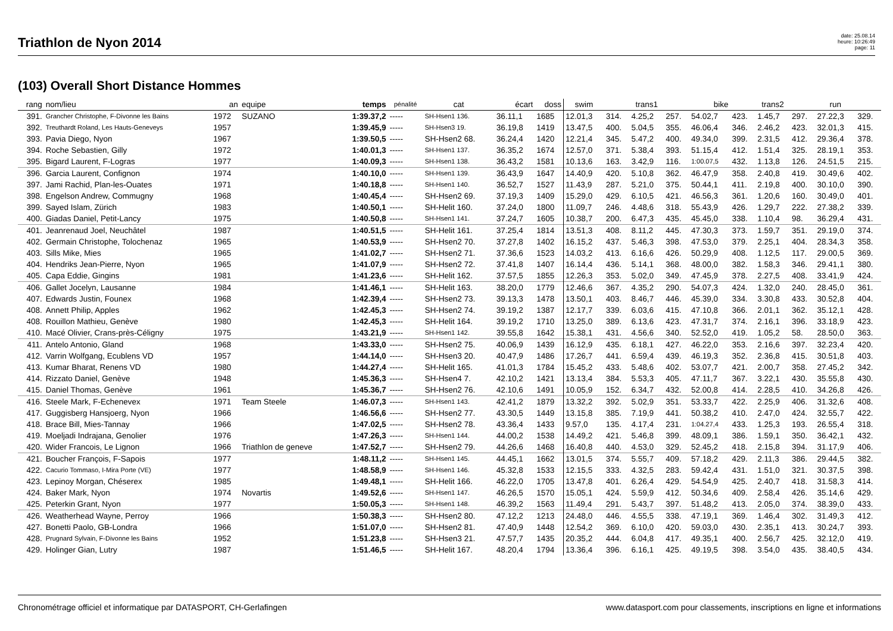Triathlon de Nyon 2014
date: 25.08.14
heure: 10:26:49
page: 11
(103) Overall Short Distance Hommes
| rang | nom/lieu | an | equipe | temps | pénalité | cat | écart | doss | swim | | trans1 | | bike | | trans2 | | run | |
| --- | --- | --- | --- | --- | --- | --- | --- | --- | --- | --- | --- | --- | --- | --- | --- | --- | --- | --- |
| 391. | Grancher Christophe, F-Divonne les Bains | 1972 | SUZANO | 1:39.37,2 | ----- | SH-Hsen1 136. | 36.11,1 | 1685 | 12.01,3 | 314. | 4.25,2 | 257. | 54.02,7 | 423. | 1.45,7 | 297. | 27.22,3 | 329. |
| 392. | Treuthardt Roland, Les Hauts-Geneveys | 1957 | | 1:39.45,9 | ----- | SH-Hsen3 19. | 36.19,8 | 1419 | 13.47,5 | 400. | 5.04,5 | 355. | 46.06,4 | 346. | 2.46,2 | 423. | 32.01,3 | 415. |
| 393. | Pavia Diego, Nyon | 1967 | | 1:39.50,5 | ----- | SH-Hsen2 68. | 36.24,4 | 1420 | 12.21,4 | 345. | 5.47,2 | 400. | 49.34,0 | 399. | 2.31,5 | 412. | 29.36,4 | 378. |
| 394. | Roche Sebastien, Gilly | 1972 | | 1:40.01,3 | ----- | SH-Hsen1 137. | 36.35,2 | 1674 | 12.57,0 | 371. | 5.38,4 | 393. | 51.15,4 | 412. | 1.51,4 | 325. | 28.19,1 | 353. |
| 395. | Bigard Laurent, F-Logras | 1977 | | 1:40.09,3 | ----- | SH-Hsen1 138. | 36.43,2 | 1581 | 10.13,6 | 163. | 3.42,9 | 116. | 1:00.07,5 | 432. | 1.13,8 | 126. | 24.51,5 | 215. |
| 396. | Garcia Laurent, Confignon | 1974 | | 1:40.10,0 | ----- | SH-Hsen1 139. | 36.43,9 | 1647 | 14.40,9 | 420. | 5.10,8 | 362. | 46.47,9 | 358. | 2.40,8 | 419. | 30.49,6 | 402. |
| 397. | Jami Rachid, Plan-les-Ouates | 1971 | | 1:40.18,8 | ----- | SH-Hsen1 140. | 36.52,7 | 1527 | 11.43,9 | 287. | 5.21,0 | 375. | 50.44,1 | 411. | 2.19,8 | 400. | 30.10,0 | 390. |
| 398. | Engelson Andrew, Commugny | 1968 | | 1:40.45,4 | ----- | SH-Hsen2 69. | 37.19,3 | 1409 | 15.29,0 | 429. | 6.10,5 | 421. | 46.56,3 | 361. | 1.20,6 | 160. | 30.49,0 | 401. |
| 399. | Sayed Islam, Zürich | 1983 | | 1:40.50,1 | ----- | SH-Helit 160. | 37.24,0 | 1800 | 11.09,7 | 246. | 4.48,6 | 318. | 55.43,9 | 426. | 1.29,7 | 222. | 27.38,2 | 339. |
| 400. | Giadas Daniel, Petit-Lancy | 1975 | | 1:40.50,8 | ----- | SH-Hsen1 141. | 37.24,7 | 1605 | 10.38,7 | 200. | 6.47,3 | 435. | 45.45,0 | 338. | 1.10,4 | 98. | 36.29,4 | 431. |
| 401. | Jeanrenaud Joel, Neuchâtel | 1987 | | 1:40.51,5 | ----- | SH-Helit 161. | 37.25,4 | 1814 | 13.51,3 | 408. | 8.11,2 | 445. | 47.30,3 | 373. | 1.59,7 | 351. | 29.19,0 | 374. |
| 402. | Germain Christophe, Tolochenaz | 1965 | | 1:40.53,9 | ----- | SH-Hsen2 70. | 37.27,8 | 1402 | 16.15,2 | 437. | 5.46,3 | 398. | 47.53,0 | 379. | 2.25,1 | 404. | 28.34,3 | 358. |
| 403. | Sills Mike, Mies | 1965 | | 1:41.02,7 | ----- | SH-Hsen2 71. | 37.36,6 | 1523 | 14.03,2 | 413. | 6.16,6 | 426. | 50.29,9 | 408. | 1.12,5 | 117. | 29.00,5 | 369. |
| 404. | Hendriks Jean-Pierre, Nyon | 1965 | | 1:41.07,9 | ----- | SH-Hsen2 72. | 37.41,8 | 1407 | 16.14,4 | 436. | 5.14,1 | 368. | 48.00,0 | 382. | 1.58,3 | 346. | 29.41,1 | 380. |
| 405. | Capa Eddie, Gingins | 1981 | | 1:41.23,6 | ----- | SH-Helit 162. | 37.57,5 | 1855 | 12.26,3 | 353. | 5.02,0 | 349. | 47.45,9 | 378. | 2.27,5 | 408. | 33.41,9 | 424. |
| 406. | Gallet Jocelyn, Lausanne | 1984 | | 1:41.46,1 | ----- | SH-Helit 163. | 38.20,0 | 1779 | 12.46,6 | 367. | 4.35,2 | 290. | 54.07,3 | 424. | 1.32,0 | 240. | 28.45,0 | 361. |
| 407. | Edwards Justin, Founex | 1968 | | 1:42.39,4 | ----- | SH-Hsen2 73. | 39.13,3 | 1478 | 13.50,1 | 403. | 8.46,7 | 446. | 45.39,0 | 334. | 3.30,8 | 433. | 30.52,8 | 404. |
| 408. | Annett Philip, Apples | 1962 | | 1:42.45,3 | ----- | SH-Hsen2 74. | 39.19,2 | 1387 | 12.17,7 | 339. | 6.03,6 | 415. | 47.10,8 | 366. | 2.01,1 | 362. | 35.12,1 | 428. |
| 408. | Rouillon Mathieu, Genève | 1980 | | 1:42.45,3 | ----- | SH-Helit 164. | 39.19,2 | 1710 | 13.25,0 | 389. | 6.13,6 | 423. | 47.31,7 | 374. | 2.16,1 | 396. | 33.18,9 | 423. |
| 410. | Macé Olivier, Crans-près-Céligny | 1975 | | 1:43.21,9 | ----- | SH-Hsen1 142. | 39.55,8 | 1642 | 15.38,1 | 431. | 4.56,6 | 340. | 52.52,0 | 419. | 1.05,2 | 58. | 28.50,0 | 363. |
| 411. | Antelo Antonio, Gland | 1968 | | 1:43.33,0 | ----- | SH-Hsen2 75. | 40.06,9 | 1439 | 16.12,9 | 435. | 6.18,1 | 427. | 46.22,0 | 353. | 2.16,6 | 397. | 32.23,4 | 420. |
| 412. | Varrin Wolfgang, Ecublens VD | 1957 | | 1:44.14,0 | ----- | SH-Hsen3 20. | 40.47,9 | 1486 | 17.26,7 | 441. | 6.59,4 | 439. | 46.19,3 | 352. | 2.36,8 | 415. | 30.51,8 | 403. |
| 413. | Kumar Bharat, Renens VD | 1980 | | 1:44.27,4 | ----- | SH-Helit 165. | 41.01,3 | 1784 | 15.45,2 | 433. | 5.48,6 | 402. | 53.07,7 | 421. | 2.00,7 | 358. | 27.45,2 | 342. |
| 414. | Rizzato Daniel, Genève | 1948 | | 1:45.36,3 | ----- | SH-Hsen4 7. | 42.10,2 | 1421 | 13.13,4 | 384. | 5.53,3 | 405. | 47.11,7 | 367. | 3.22,1 | 430. | 35.55,8 | 430. |
| 415. | Daniel Thomas, Genève | 1961 | | 1:45.36,7 | ----- | SH-Hsen2 76. | 42.10,6 | 1491 | 10.05,9 | 152. | 6.34,7 | 432. | 52.00,8 | 414. | 2.28,5 | 410. | 34.26,8 | 426. |
| 416. | Steele Mark, F-Echenevex | 1971 | Team Steele | 1:46.07,3 | ----- | SH-Hsen1 143. | 42.41,2 | 1879 | 13.32,2 | 392. | 5.02,9 | 351. | 53.33,7 | 422. | 2.25,9 | 406. | 31.32,6 | 408. |
| 417. | Guggisberg Hansjoerg, Nyon | 1966 | | 1:46.56,6 | ----- | SH-Hsen2 77. | 43.30,5 | 1449 | 13.15,8 | 385. | 7.19,9 | 441. | 50.38,2 | 410. | 2.47,0 | 424. | 32.55,7 | 422. |
| 418. | Brace Bill, Mies-Tannay | 1966 | | 1:47.02,5 | ----- | SH-Hsen2 78. | 43.36,4 | 1433 | 9.57,0 | 135. | 4.17,4 | 231. | 1:04.27,4 | 433. | 1.25,3 | 193. | 26.55,4 | 318. |
| 419. | Moeljadi Indrajana, Genolier | 1976 | | 1:47.26,3 | ----- | SH-Hsen1 144. | 44.00,2 | 1538 | 14.49,2 | 421. | 5.46,8 | 399. | 48.09,1 | 386. | 1.59,1 | 350. | 36.42,1 | 432. |
| 420. | Wider Francois, Le Lignon | 1966 | Triathlon de geneve | 1:47.52,7 | ----- | SH-Hsen2 79. | 44.26,6 | 1468 | 16.40,8 | 440. | 4.53,0 | 329. | 52.45,2 | 418. | 2.15,8 | 394. | 31.17,9 | 406. |
| 421. | Boucher François, F-Sapois | 1977 | | 1:48.11,2 | ----- | SH-Hsen1 145. | 44.45,1 | 1662 | 13.01,5 | 374. | 5.55,7 | 409. | 57.18,2 | 429. | 2.11,3 | 386. | 29.44,5 | 382. |
| 422. | Cacurio Tommaso, I-Mira Porte (VE) | 1977 | | 1:48.58,9 | ----- | SH-Hsen1 146. | 45.32,8 | 1533 | 12.15,5 | 333. | 4.32,5 | 283. | 59.42,4 | 431. | 1.51,0 | 321. | 30.37,5 | 398. |
| 423. | Lepinoy Morgan, Chéserex | 1985 | | 1:49.48,1 | ----- | SH-Helit 166. | 46.22,0 | 1705 | 13.47,8 | 401. | 6.26,4 | 429. | 54.54,9 | 425. | 2.40,7 | 418. | 31.58,3 | 414. |
| 424. | Baker Mark, Nyon | 1974 | Novartis | 1:49.52,6 | ----- | SH-Hsen1 147. | 46.26,5 | 1570 | 15.05,1 | 424. | 5.59,9 | 412. | 50.34,6 | 409. | 2.58,4 | 426. | 35.14,6 | 429. |
| 425. | Peterkin Grant, Nyon | 1977 | | 1:50.05,3 | ----- | SH-Hsen1 148. | 46.39,2 | 1563 | 11.49,4 | 291. | 5.43,7 | 397. | 51.48,2 | 413. | 2.05,0 | 374. | 38.39,0 | 433. |
| 426. | Weatherhead Wayne, Perroy | 1966 | | 1:50.38,3 | ----- | SH-Hsen2 80. | 47.12,2 | 1213 | 24.48,0 | 446. | 4.55,5 | 338. | 47.19,1 | 369. | 1.46,4 | 302. | 31.49,3 | 412. |
| 427. | Bonetti Paolo, GB-Londra | 1966 | | 1:51.07,0 | ----- | SH-Hsen2 81. | 47.40,9 | 1448 | 12.54,2 | 369. | 6.10,0 | 420. | 59.03,0 | 430. | 2.35,1 | 413. | 30.24,7 | 393. |
| 428. | Prugnard Sylvain, F-Divonne les Bains | 1952 | | 1:51.23,8 | ----- | SH-Hsen3 21. | 47.57,7 | 1435 | 20.35,2 | 444. | 6.04,8 | 417. | 49.35,1 | 400. | 2.56,7 | 425. | 32.12,0 | 419. |
| 429. | Holinger Gian, Lutry | 1987 | | 1:51.46,5 | ----- | SH-Helit 167. | 48.20,4 | 1794 | 13.36,4 | 396. | 6.16,1 | 425. | 49.19,5 | 398. | 3.54,0 | 435. | 38.40,5 | 434. |
Chronométrage officiel et informatique par DATASPORT, CH-Gerlafingen www.datasport.com pour classements, inscriptions en ligne et informations